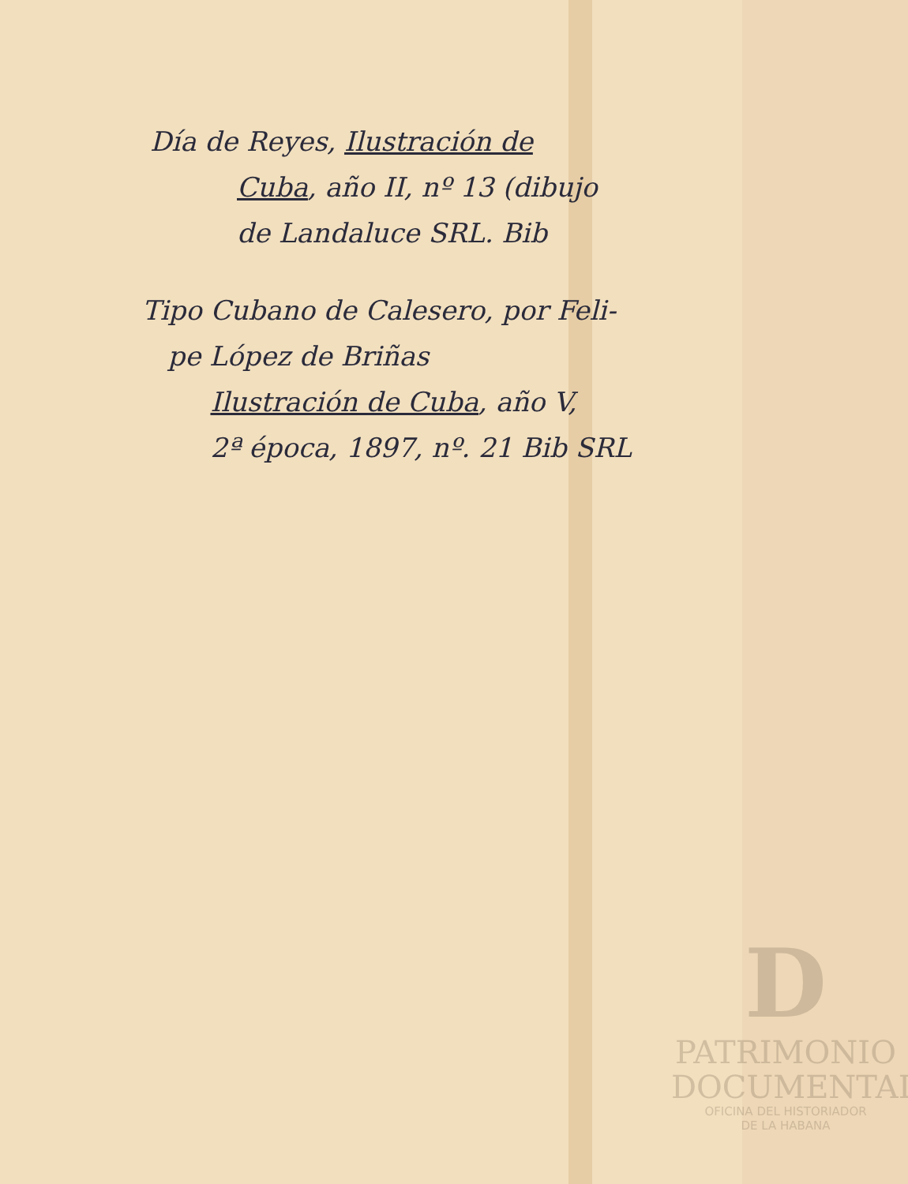Día de Reyes, Ilustración de
Cuba, año II, nº 13 (dibujo
de Landaluce SRL. Bib
Tipo Cubano de Calesero, por Feli-
pe López de Briñas
Ilustración de Cuba, año V,
2ª época, 1897, nº. 21 Bib SRL
D
PATRIMONIO
DOCUMENTAL
OFICINA DEL HISTORIADOR
DE LA HABANA